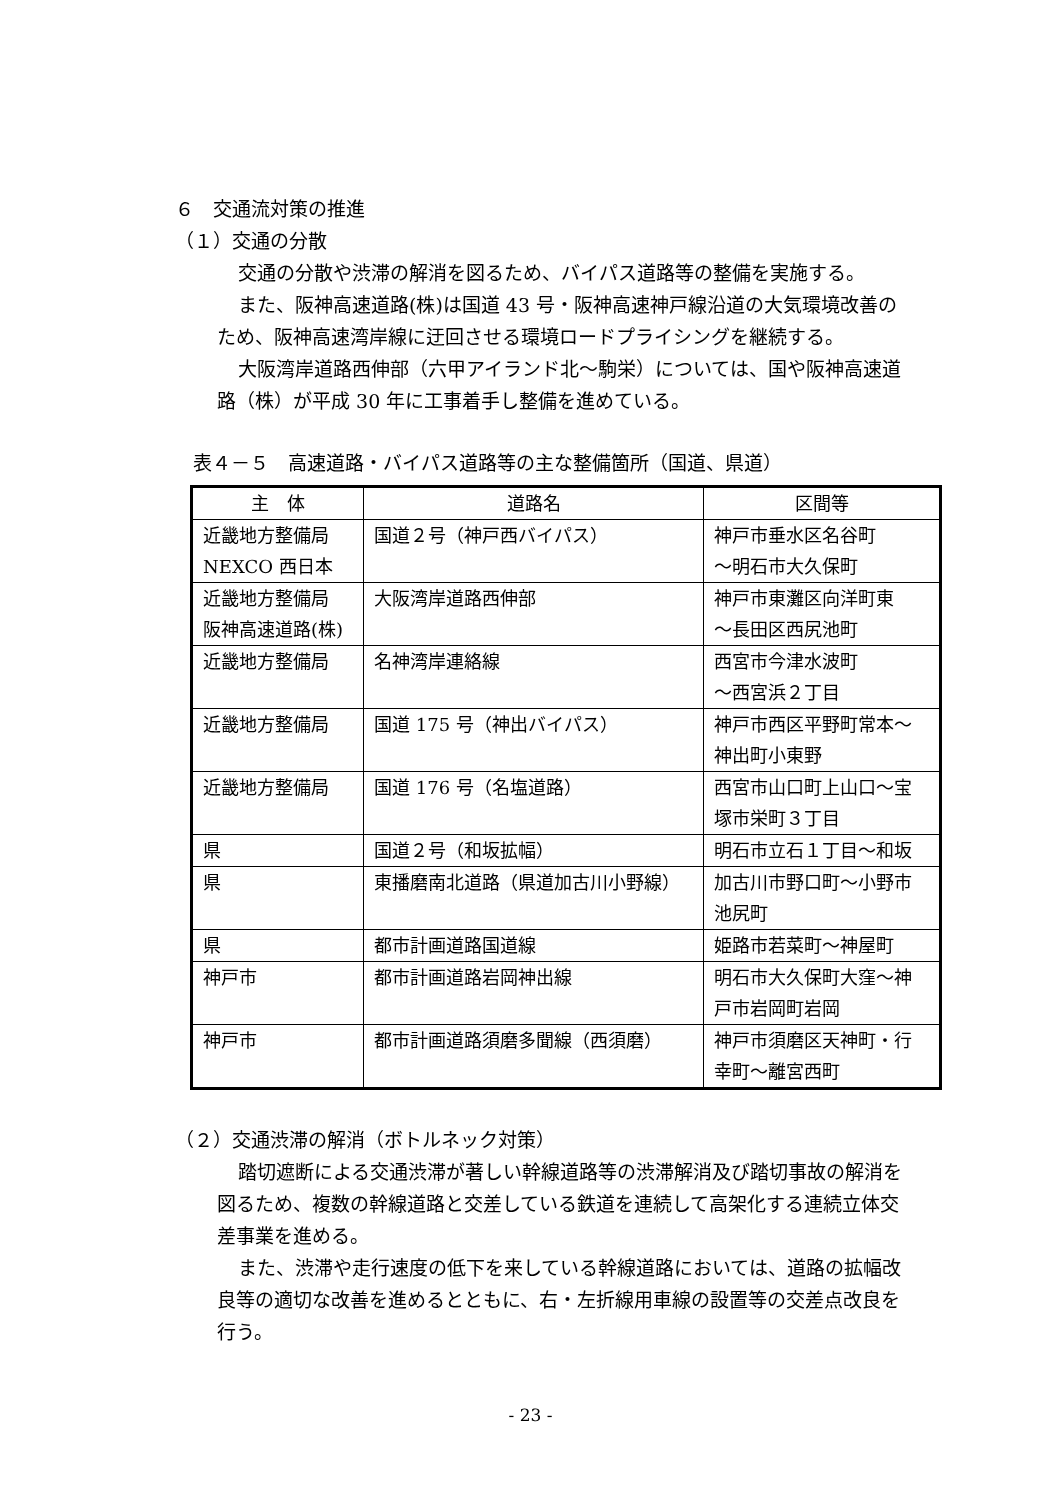６　交通流対策の推進
（１）交通の分散
交通の分散や渋滞の解消を図るため、バイパス道路等の整備を実施する。
また、阪神高速道路(株)は国道 43 号・阪神高速神戸線沿道の大気環境改善のため、阪神高速湾岸線に迂回させる環境ロードプライシングを継続する。
大阪湾岸道路西伸部（六甲アイランド北～駒栄）については、国や阪神高速道路（株）が平成 30 年に工事着手し整備を進めている。
表４－５　高速道路・バイパス道路等の主な整備箇所（国道、県道）
| 主 体 | 道路名 | 区間等 |
| --- | --- | --- |
| 近畿地方整備局 NEXCO 西日本 | 国道２号（神戸西バイパス） | 神戸市垂水区名谷町 ～明石市大久保町 |
| 近畿地方整備局 阪神高速道路(株) | 大阪湾岸道路西伸部 | 神戸市東灘区向洋町東 ～長田区西尻池町 |
| 近畿地方整備局 | 名神湾岸連絡線 | 西宮市今津水波町 ～西宮浜２丁目 |
| 近畿地方整備局 | 国道 175 号（神出バイパス） | 神戸市西区平野町常本～神出町小東野 |
| 近畿地方整備局 | 国道 176 号（名塩道路） | 西宮市山口町上山口～宝塚市栄町３丁目 |
| 県 | 国道２号（和坂拡幅） | 明石市立石１丁目～和坂 |
| 県 | 東播磨南北道路（県道加古川小野線） | 加古川市野口町～小野市池尻町 |
| 県 | 都市計画道路国道線 | 姫路市若菜町～神屋町 |
| 神戸市 | 都市計画道路岩岡神出線 | 明石市大久保町大窪～神戸市岩岡町岩岡 |
| 神戸市 | 都市計画道路須磨多聞線（西須磨） | 神戸市須磨区天神町・行幸町～離宮西町 |
（２）交通渋滞の解消（ボトルネック対策）
踏切遮断による交通渋滞が著しい幹線道路等の渋滞解消及び踏切事故の解消を図るため、複数の幹線道路と交差している鉄道を連続して高架化する連続立体交差事業を進める。
また、渋滞や走行速度の低下を来している幹線道路においては、道路の拡幅改良等の適切な改善を進めるとともに、右・左折線用車線の設置等の交差点改良を行う。
- 23 -